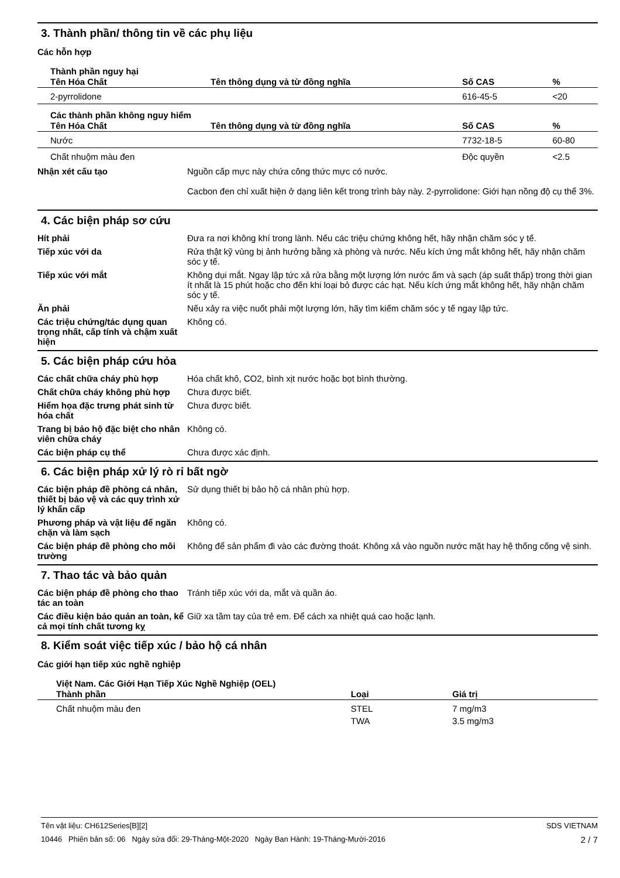3. Thành phần/ thông tin về các phụ liệu
Các hỗn hợp
| Thành phần nguy hại | | | |
| Tên Hóa Chất | Tên thông dụng và từ đồng nghĩa | Số CAS | % |
| 2-pyrrolidone | | 616-45-5 | <20 |
| Các thành phần không nguy hiểm | | | |
| Tên Hóa Chất | Tên thông dụng và từ đồng nghĩa | Số CAS | % |
| Nước | | 7732-18-5 | 60-80 |
| Chất nhuộm màu đen | | Độc quyền | <2.5 |
Nhận xét cấu tạo Nguồn cấp mực này chứa công thức mực có nước.
Cacbon đen chỉ xuất hiện ở dạng liên kết trong trình bày này. 2-pyrrolidone: Giới hạn nồng độ cụ thể 3%.
4. Các biện pháp sơ cứu
Hít phải Đưa ra nơi không khí trong lành. Nếu các triệu chứng không hết, hãy nhận chăm sóc y tế.
Tiếp xúc với da Rửa thật kỹ vùng bị ảnh hưởng bằng xà phòng và nước. Nếu kích ứng mắt không hết, hãy nhận chăm sóc y tế.
Tiếp xúc với mắt Không dụi mắt. Ngay lập tức xả rửa bằng một lượng lớn nước ấm và sạch (áp suất thấp) trong thời gian ít nhất là 15 phút hoặc cho đến khi loại bỏ được các hạt. Nếu kích ứng mắt không hết, hãy nhận chăm sóc y tế.
Ăn phải Nếu xảy ra việc nuốt phải một lượng lớn, hãy tìm kiếm chăm sóc y tế ngay lập tức.
Các triệu chứng/tác dụng quan trọng nhất, cấp tính và chậm xuất hiện
Không có.
5. Các biện pháp cứu hỏa
Các chất chữa cháy phù hợp Hóa chất khô, CO2, bình xịt nước hoặc bọt bình thường.
Chất chữa cháy không phù hợp Chưa được biết.
Hiểm họa đặc trưng phát sinh từ hóa chất
Chưa được biết.
Trang bị bảo hộ đặc biệt cho nhân viên chữa cháy
Không có.
Các biện pháp cụ thể Chưa được xác định.
6. Các biện pháp xử lý rò rỉ bất ngờ
Các biện pháp đề phòng cá nhân, thiết bị bảo vệ và các quy trình xử lý khẩn cấp
Sử dụng thiết bị bảo hộ cá nhân phù hợp.
Phương pháp và vật liệu để ngăn chặn và làm sạch
Không có.
Các biện pháp đề phòng cho môi trường
Không để sản phẩm đi vào các đường thoát. Không xả vào nguồn nước mặt hay hệ thống cống vệ sinh.
7. Thao tác và bảo quản
Các biện pháp đề phòng cho thao tác an toàn
Tránh tiếp xúc với da, mắt và quần áo.
Các điều kiện bảo quản an toàn, kể cả mọi tính chất tương kỵ
Giữ xa tầm tay của trẻ em. Để cách xa nhiệt quá cao hoặc lạnh.
8. Kiểm soát việc tiếp xúc / bảo hộ cá nhân
Các giới hạn tiếp xúc nghề nghiệp
| Việt Nam. Các Giới Hạn Tiếp Xúc Nghề Nghiệp (OEL) | | |
| Thành phần | Loại | Giá trị |
| Chất nhuộm màu đen | STEL | 7 mg/m3 |
| | TWA | 3.5 mg/m3 |
Tên vật liệu: CH612Series[B][2] SDS VIETNAM
10446 Phiên bản số: 06 Ngày sửa đổi: 29-Tháng-Một-2020 Ngày Ban Hành: 19-Tháng-Mười-2016 2 / 7